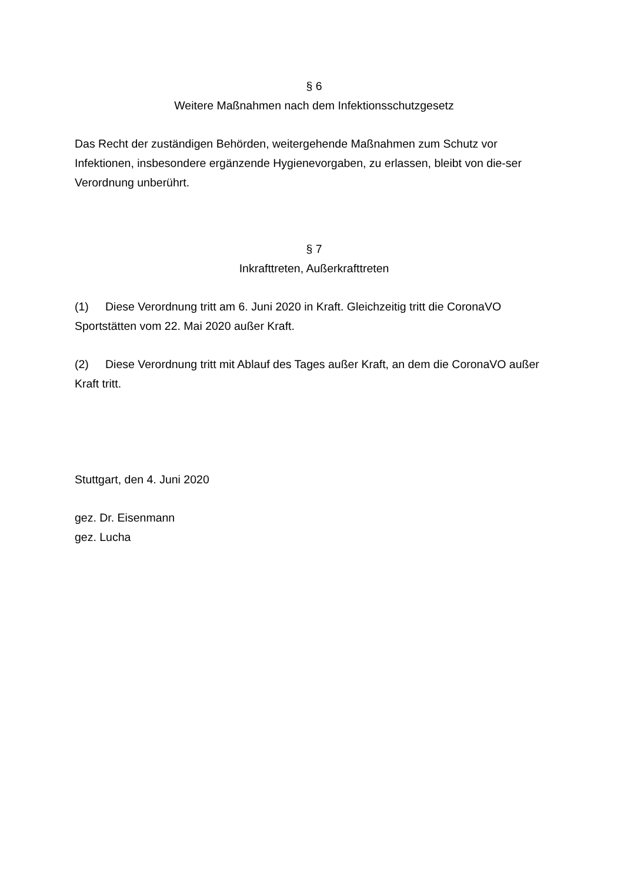§ 6
Weitere Maßnahmen nach dem Infektionsschutzgesetz
Das Recht der zuständigen Behörden, weitergehende Maßnahmen zum Schutz vor Infektionen, insbesondere ergänzende Hygienevorgaben, zu erlassen, bleibt von die-ser Verordnung unberührt.
§ 7
Inkrafttreten, Außerkrafttreten
(1) Diese Verordnung tritt am 6. Juni 2020 in Kraft. Gleichzeitig tritt die CoronaVO Sportstätten vom 22. Mai 2020 außer Kraft.
(2) Diese Verordnung tritt mit Ablauf des Tages außer Kraft, an dem die CoronaVO außer Kraft tritt.
Stuttgart, den 4. Juni 2020
gez. Dr. Eisenmann
gez. Lucha